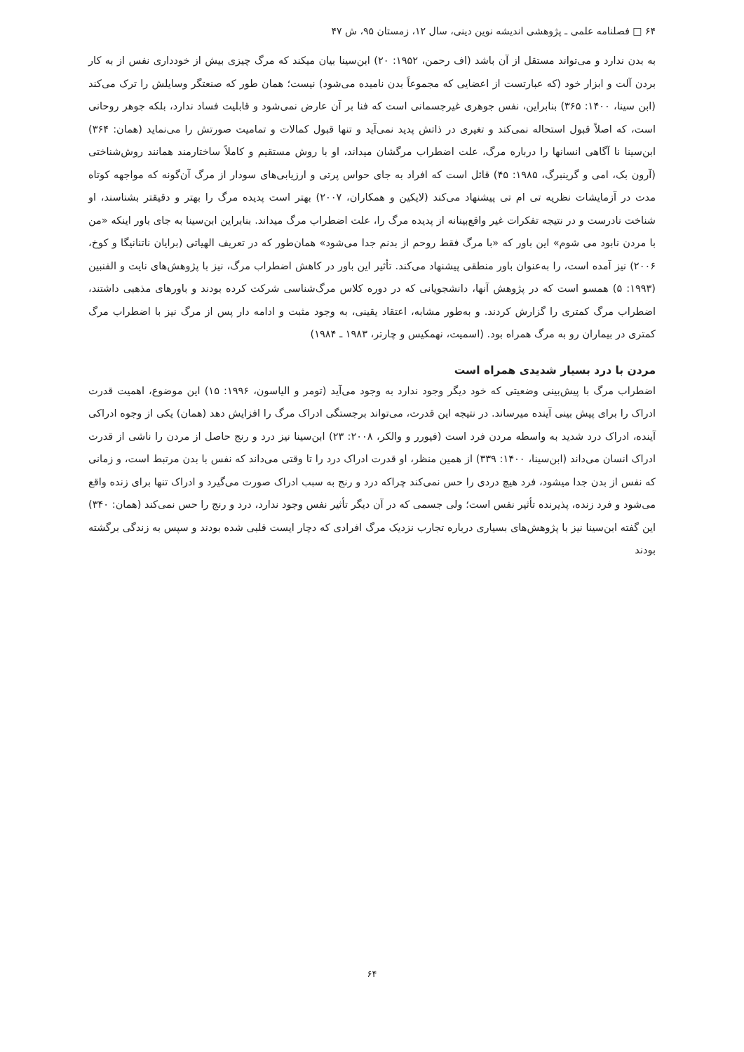۶۴ □ فصلنامه علمی ـ پژوهشی اندیشه نوین دینی، سال ۱۲، زمستان ۹۵، ش ۴۷
به بدن ندارد و می‌تواند مستقل از آن باشد (اف رحمن، ۱۹۵۲: ۲۰) ابن‌سینا بیان میکند که مرگ چیزی بیش از خودداری نفس از به کار بردن آلت و ابزار خود (که عبارتست از اعضایی که مجموعاً بدن نامیده می‌شود) نیست؛ همان طور که صنعتگر وسایلش را ترک می‌کند (ابن سینا، ۱۴۰۰: ۳۶۵) بنابراین، نفس جوهری غیرجسمانی است که فنا بر آن عارض نمی‌شود و قابلیت فساد ندارد، بلکه جوهر روحانی است، که اصلاً قبول استحاله نمی‌کند و تغیری در ذاتش پدید نمی‌آید و تنها قبول کمالات و تمامیت صورتش را می‌نماید (همان: ۳۶۴) ابن‌سینا نا آگاهی انسانها را درباره مرگ، علت اضطراب مرگشان میداند، او با روش مستقیم و کاملاً ساختارمند همانند روش‌شناختی (آرون بک، امی و گرینبرگ، ۱۹۸۵: ۴۵) قائل است که افراد به جای حواس پرتی و ارزیابی‌های سودار از مرگ آن‌گونه که مواجهه کوتاه مدت در آزمایشات نظریه تی ام تی پیشنهاد می‌کند (لایکین و همکاران، ۲۰۰۷) بهتر است پدیده مرگ را بهتر و دقیقتر بشناسند، او شناخت نادرست و در نتیجه تفکرات غیر واقع‌بینانه از پدیده مرگ را، علت اضطراب مرگ میداند. بنابراین ابن‌سینا به جای باور اینکه «من با مردن نابود می شوم» این باور که «با مرگ فقط روحم از بدنم جدا می‌شود» همان‌طور که در تعریف الهیاتی (برایان ناتنانیگا و کوخ، ۲۰۰۶) نیز آمده است، را به‌عنوان باور منطقی پیشنهاد می‌کند. تأثیر این باور در کاهش اضطراب مرگ، نیز با پژوهش‌های نایت و الفنبین (۱۹۹۳: ۵) همسو است که در پژوهش آنها، دانشجویانی که در دوره کلاس مرگ‌شناسی شرکت کرده بودند و باورهای مذهبی داشتند، اضطراب مرگ کمتری را گزارش کردند. و به‌طور مشابه، اعتقاد یقینی، به وجود مثبت و ادامه دار پس از مرگ نیز با اضطراب مرگ کمتری در بیماران رو به مرگ همراه بود. (اسمیت، نهمکیس و چارتر، ۱۹۸۳ ـ ۱۹۸۴)
مردن با درد بسیار شدیدی همراه است
اضطراب مرگ با پیش‌بینی وضعیتی که خود دیگر وجود ندارد به وجود می‌آید (تومر و الیاسون، ۱۹۹۶: ۱۵) این موضوع، اهمیت قدرت ادراک را برای پیش بینی آینده میرساند. در نتیجه این قدرت، می‌تواند برجستگی ادراک مرگ را افزایش دهد (همان) یکی از وجوه ادراکی آینده، ادراک درد شدید به واسطه مردن فرد است (فیورر و والکر، ۲۰۰۸: ۲۳) ابن‌سینا نیز درد و رنج حاصل از مردن را ناشی از قدرت ادراک انسان می‌داند (ابن‌سینا، ۱۴۰۰: ۳۳۹) از همین منظر، او قدرت ادراک درد را تا وقتی می‌داند که نفس با بدن مرتبط است، و زمانی که نفس از بدن جدا میشود، فرد هیچ دردی را حس نمی‌کند چراکه درد و رنج به سبب ادراک صورت می‌گیرد و ادراک تنها برای زنده واقع می‌شود و فرد زنده، پذیرنده تأثیر نفس است؛ ولی جسمی که در آن دیگر تأثیر نفس وجود ندارد، درد و رنج را حس نمی‌کند (همان: ۳۴۰) این گفته ابن‌سینا نیز با پژوهش‌های بسیاری درباره تجارب نزدیک مرگ افرادی که دچار ایست قلبی شده بودند و سپس به زندگی برگشته بودند
۶۴